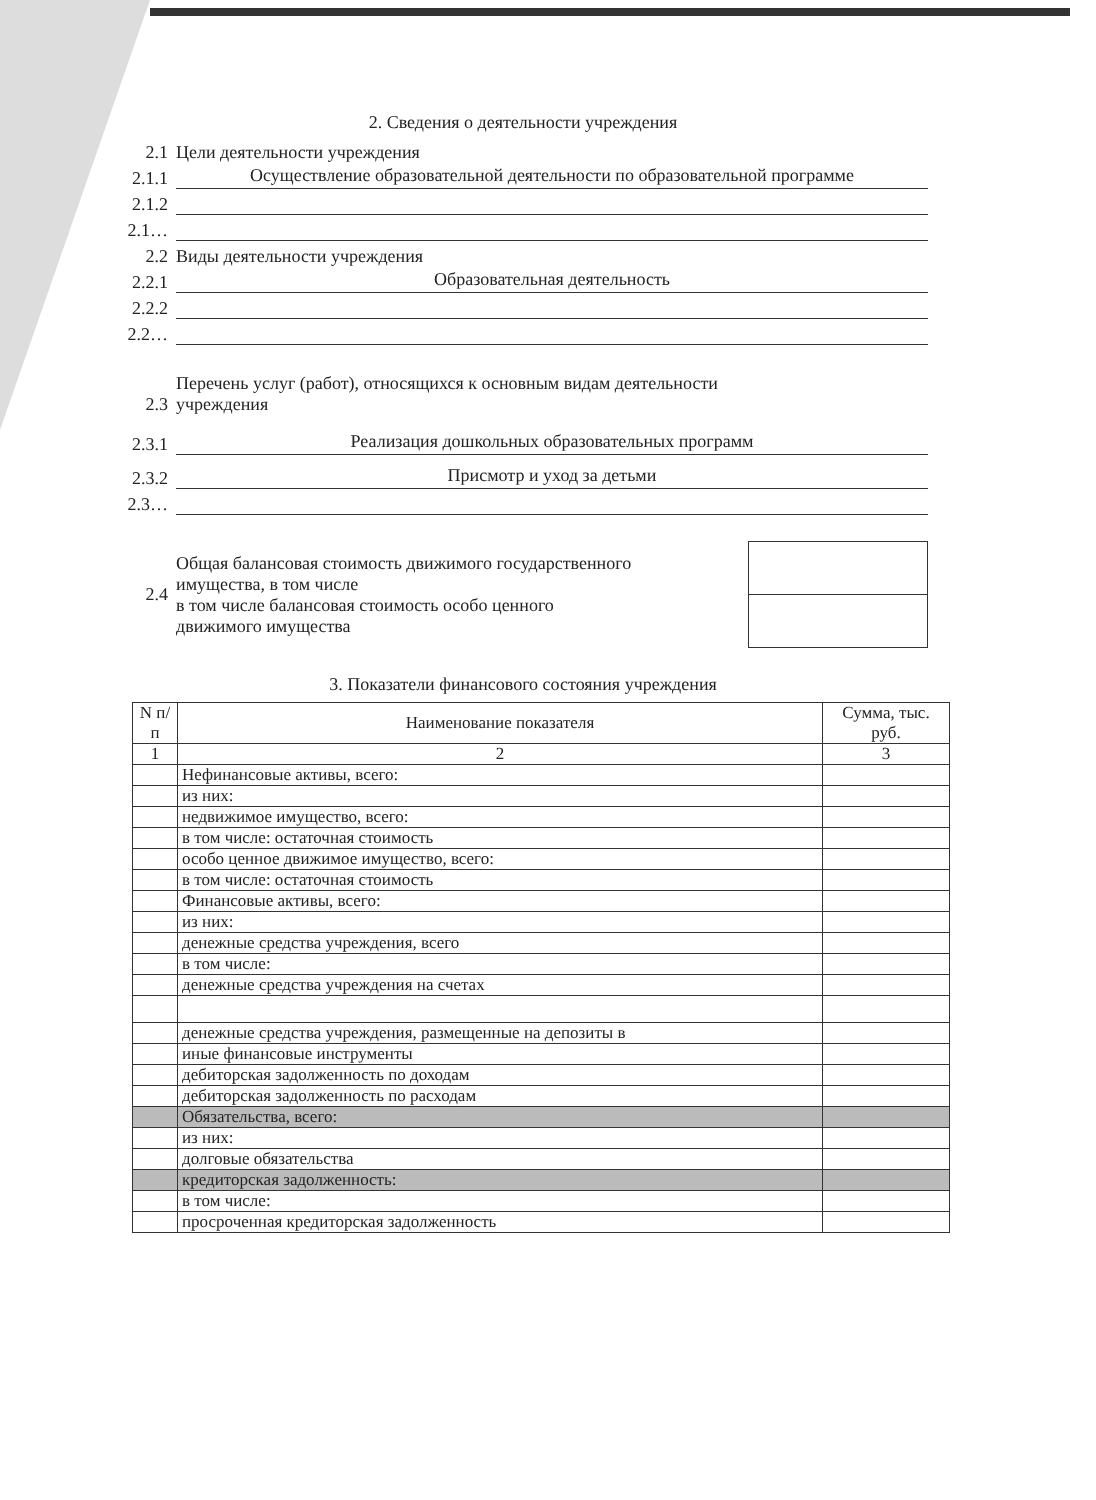2. Сведения о деятельности учреждения
2.1 Цели деятельности учреждения
2.1.1 Осуществление образовательной деятельности по образовательной программе
2.1.2
2.1…
2.2 Виды деятельности учреждения
2.2.1 Образовательная деятельность
2.2.2
2.2…
2.3 Перечень услуг (работ), относящихся к основным видам деятельности
учреждения
2.3.1 Реализация дошкольных образовательных программ
2.3.2 Присмотр и уход за детьми
2.3…
2.4 Общая балансовая стоимость движимого государственного
имущества, в том числе
в том числе балансовая стоимость особо ценного
движимого имущества
3. Показатели финансового состояния учреждения
| N п/п | Наименование показателя | Сумма, тыс. руб. |
| --- | --- | --- |
| 1 | 2 | 3 |
| | Нефинансовые активы, всего: | |
| | из них: | |
| | недвижимое имущество, всего: | |
| | в том числе: остаточная стоимость | |
| | особо ценное движимое имущество, всего: | |
| | в том числе: остаточная стоимость | |
| | Финансовые активы, всего: | |
| | из них: | |
| | денежные средства учреждения, всего | |
| | в том числе: | |
| | денежные средства учреждения на счетах | |
| | денежные средства учреждения, размещенные на депозиты в | |
| | иные финансовые инструменты | |
| | дебиторская задолженность по доходам | |
| | дебиторская задолженность по расходам | |
| | Обязательства, всего: | |
| | из них: | |
| | долговые обязательства | |
| | кредиторская задолженность: | |
| | в том числе: | |
| | просроченная кредиторская задолженность | |